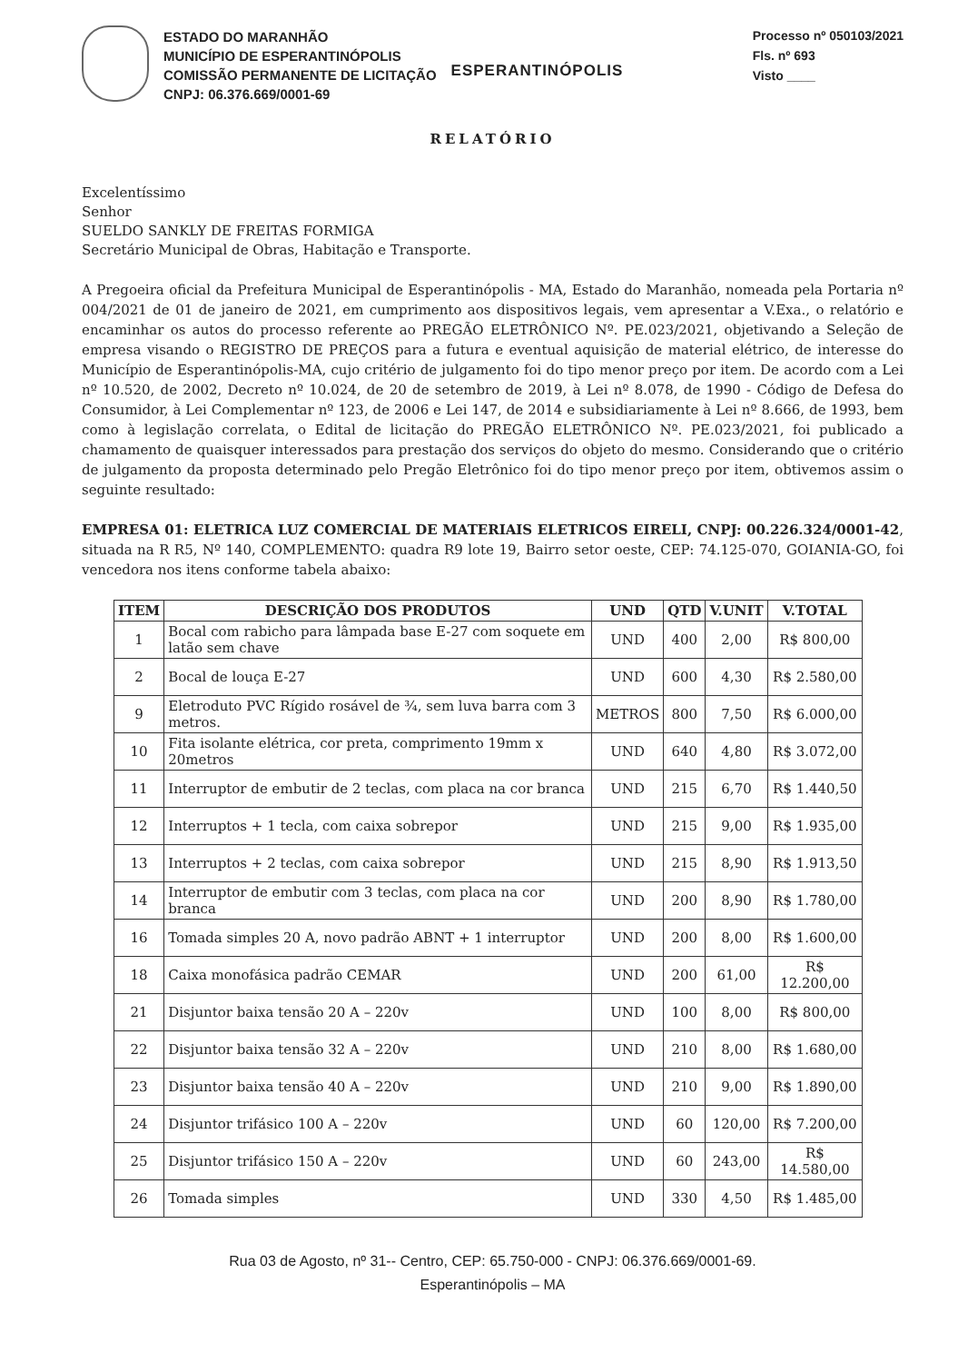ESTADO DO MARANHÃO
MUNICÍPIO DE ESPERANTINÓPOLIS
COMISSÃO PERMANENTE DE LICITAÇÃO
CNPJ: 06.376.669/0001-69
ESPERANTINÓPOLIS
Processo nº 050103/2021
Fls. nº 693
Visto ____
RELATÓRIO
Excelentíssimo
Senhor
SUELDO SANKLY DE FREITAS FORMIGA
Secretário Municipal de Obras, Habitação e Transporte.
A Pregoeira oficial da Prefeitura Municipal de Esperantinópolis - MA, Estado do Maranhão, nomeada pela Portaria nº 004/2021 de 01 de janeiro de 2021, em cumprimento aos dispositivos legais, vem apresentar a V.Exa., o relatório e encaminhar os autos do processo referente ao PREGÃO ELETRÔNICO Nº. PE.023/2021, objetivando a Seleção de empresa visando o REGISTRO DE PREÇOS para a futura e eventual aquisição de material elétrico, de interesse do Município de Esperantinópolis-MA, cujo critério de julgamento foi do tipo menor preço por item. De acordo com a Lei nº 10.520, de 2002, Decreto nº 10.024, de 20 de setembro de 2019, à Lei nº 8.078, de 1990 - Código de Defesa do Consumidor, à Lei Complementar nº 123, de 2006 e Lei 147, de 2014 e subsidiariamente à Lei nº 8.666, de 1993, bem como à legislação correlata, o Edital de licitação do PREGÃO ELETRÔNICO Nº. PE.023/2021, foi publicado a chamamento de quaisquer interessados para prestação dos serviços do objeto do mesmo. Considerando que o critério de julgamento da proposta determinado pelo Pregão Eletrônico foi do tipo menor preço por item, obtivemos assim o seguinte resultado:
EMPRESA 01: ELETRICA LUZ COMERCIAL DE MATERIAIS ELETRICOS EIRELI, CNPJ: 00.226.324/0001-42, situada na R R5, Nº 140, COMPLEMENTO: quadra R9 lote 19, Bairro setor oeste, CEP: 74.125-070, GOIANIA-GO, foi vencedora nos itens conforme tabela abaixo:
| ITEM | DESCRIÇÃO DOS PRODUTOS | UND | QTD | V.UNIT | V.TOTAL |
| --- | --- | --- | --- | --- | --- |
| 1 | Bocal com rabicho para lâmpada base E-27 com soquete em latão sem chave | UND | 400 | 2,00 | R$ 800,00 |
| 2 | Bocal de louça E-27 | UND | 600 | 4,30 | R$ 2.580,00 |
| 9 | Eletroduto PVC Rígido rosável de ¾, sem luva barra com 3 metros. | METROS | 800 | 7,50 | R$ 6.000,00 |
| 10 | Fita isolante elétrica, cor preta, comprimento 19mm x 20metros | UND | 640 | 4,80 | R$ 3.072,00 |
| 11 | Interruptor de embutir de 2 teclas, com placa na cor branca | UND | 215 | 6,70 | R$ 1.440,50 |
| 12 | Interruptos + 1 tecla, com caixa sobrepor | UND | 215 | 9,00 | R$ 1.935,00 |
| 13 | Interruptos + 2 teclas, com caixa sobrepor | UND | 215 | 8,90 | R$ 1.913,50 |
| 14 | Interruptor de embutir com 3 teclas, com placa na cor branca | UND | 200 | 8,90 | R$ 1.780,00 |
| 16 | Tomada simples 20 A, novo padrão ABNT + 1 interruptor | UND | 200 | 8,00 | R$ 1.600,00 |
| 18 | Caixa monofásica padrão CEMAR | UND | 200 | 61,00 | R$ 12.200,00 |
| 21 | Disjuntor baixa tensão 20 A – 220v | UND | 100 | 8,00 | R$ 800,00 |
| 22 | Disjuntor baixa tensão 32 A – 220v | UND | 210 | 8,00 | R$ 1.680,00 |
| 23 | Disjuntor baixa tensão 40 A – 220v | UND | 210 | 9,00 | R$ 1.890,00 |
| 24 | Disjuntor trifásico 100 A – 220v | UND | 60 | 120,00 | R$ 7.200,00 |
| 25 | Disjuntor trifásico 150 A – 220v | UND | 60 | 243,00 | R$ 14.580,00 |
| 26 | Tomada simples | UND | 330 | 4,50 | R$ 1.485,00 |
Rua 03 de Agosto, nº 31-- Centro, CEP: 65.750-000 - CNPJ: 06.376.669/0001-69.
Esperantinópolis – MA